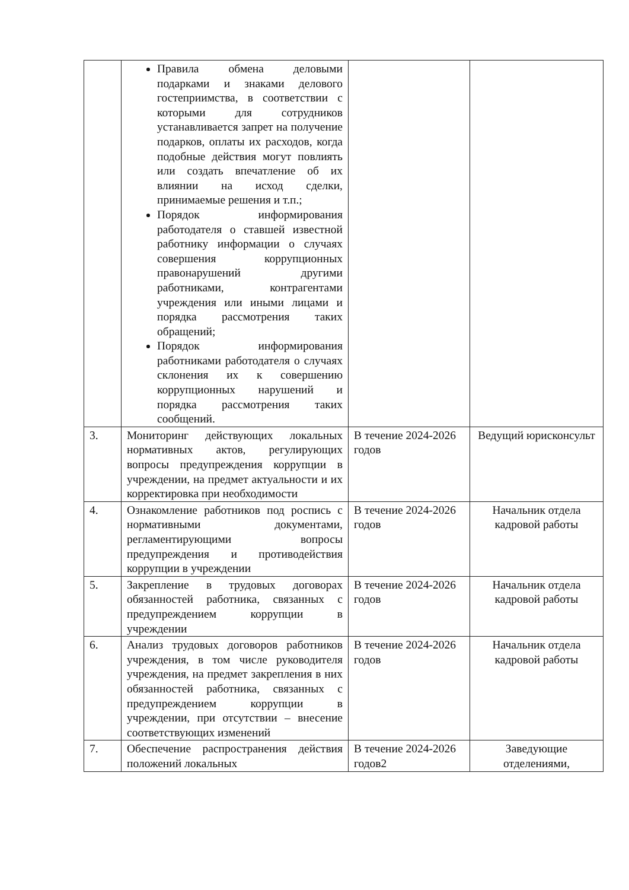| | Правила обмена деловыми подарками и знаками делового гостеприимства, в соответствии с которыми для сотрудников устанавливается запрет на получение подарков, оплаты их расходов, когда подобные действия могут повлиять или создать впечатление об их влиянии на исход сделки, принимаемые решения и т.п.; Порядок информирования работодателя о ставшей известной работнику информации о случаях совершения коррупционных правонарушений другими работниками, контрагентами учреждения или иными лицами и порядка рассмотрения таких обращений; Порядок информирования работниками работодателя о случаях склонения их к совершению коррупционных нарушений и порядка рассмотрения таких сообщений. | | |
| 3. | Мониторинг действующих локальных нормативных актов, регулирующих вопросы предупреждения коррупции в учреждении, на предмет актуальности и их корректировка при необходимости | В течение 2024-2026 годов | Ведущий юрисконсульт |
| 4. | Ознакомление работников под роспись с нормативными документами, регламентирующими вопросы предупреждения и противодействия коррупции в учреждении | В течение 2024-2026 годов | Начальник отдела кадровой работы |
| 5. | Закрепление в трудовых договорах обязанностей работника, связанных с предупреждением коррупции в учреждении | В течение 2024-2026 годов | Начальник отдела кадровой работы |
| 6. | Анализ трудовых договоров работников учреждения, в том числе руководителя учреждения, на предмет закрепления в них обязанностей работника, связанных с предупреждением коррупции в учреждении, при отсутствии – внесение соответствующих изменений | В течение 2024-2026 годов | Начальник отдела кадровой работы |
| 7. | Обеспечение распространения действия положений локальных | В течение 2024-2026 годов2 | Заведующие отделениями, |